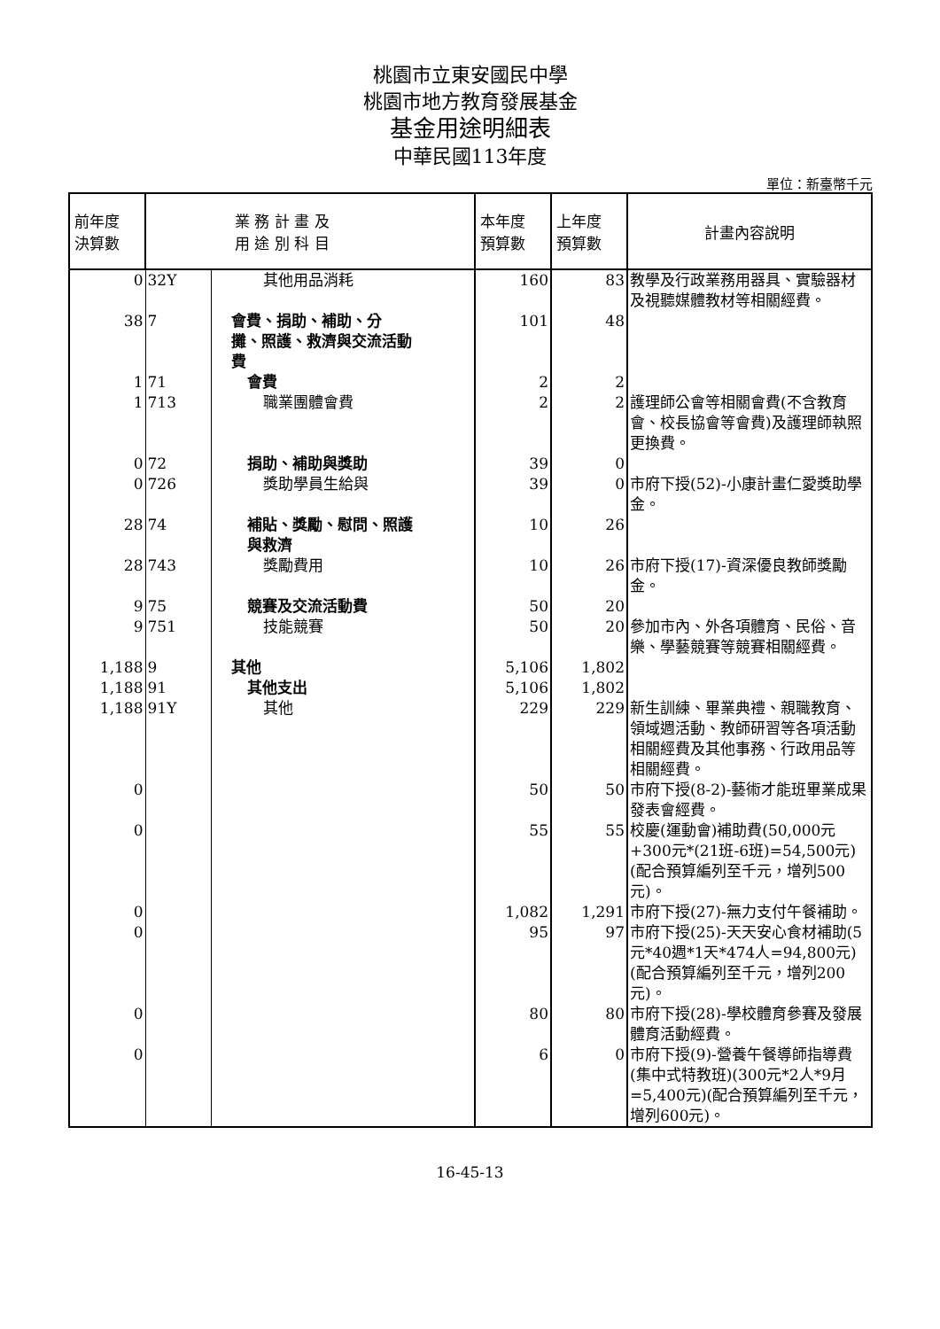桃園市立東安國民中學
桃園市地方教育發展基金
基金用途明細表
中華民國113年度
單位：新臺幣千元
| 前年度 決算數 | 業 務 計 畫 及 用 途 別 科 目 | | 本年度 預算數 | 上年度 預算數 | 計畫內容說明 |
| --- | --- | --- | --- | --- | --- |
| 0 | 32Y | 其他用品消耗 | 160 | 83 | 教學及行政業務用器具、實驗器材及視聽媒體教材等相關經費。 |
| 38 | 7 | 會費、捐助、補助、分 攤、照護、救濟與交流活動 費 | 101 | 48 | |
| 1 | 71 | 會費 | 2 | 2 | |
| 1 | 713 | 職業團體會費 | 2 | 2 | 護理師公會等相關會費(不含教育會、校長協會等會費)及護理師執照更換費。 |
| 0 | 72 | 捐助、補助與獎助 | 39 | 0 | |
| 0 | 726 | 獎助學員生給與 | 39 | 0 | 市府下授(52)-小康計畫仁愛獎助學金。 |
| 28 | 74 | 補貼、獎勵、慰問、照護 與救濟 | 10 | 26 | |
| 28 | 743 | 獎勵費用 | 10 | 26 | 市府下授(17)-資深優良教師獎勵金。 |
| 9 | 75 | 競賽及交流活動費 | 50 | 20 | |
| 9 | 751 | 技能競賽 | 50 | 20 | 參加市內、外各項體育、民俗、音樂、學藝競賽等競賽相關經費。 |
| 1,188 | 9 | 其他 | 5,106 | 1,802 | |
| 1,188 | 91 | 其他支出 | 5,106 | 1,802 | |
| 1,188 | 91Y | 其他 | 229 | 229 | 新生訓練、畢業典禮、親職教育、領域週活動、教師研習等各項活動相關經費及其他事務、行政用品等相關經費。 |
| 0 | | | 50 | 50 | 市府下授(8-2)-藝術才能班畢業成果發表會經費。 |
| 0 | | | 55 | 55 | 校慶(運動會)補助費(50,000元+300元*(21班-6班)=54,500元)(配合預算編列至千元，增列500元)。 |
| 0 | | | 1,082 | 1,291 | 市府下授(27)-無力支付午餐補助。 |
| 0 | | | 95 | 97 | 市府下授(25)-天天安心食材補助(5元*40週*1天*474人=94,800元)(配合預算編列至千元，增列200元)。 |
| 0 | | | 80 | 80 | 市府下授(28)-學校體育參賽及發展體育活動經費。 |
| 0 | | | 6 | 0 | 市府下授(9)-營養午餐導師指導費(集中式特教班)(300元*2人*9月=5,400元)(配合預算編列至千元，增列600元)。 |
16-45-13